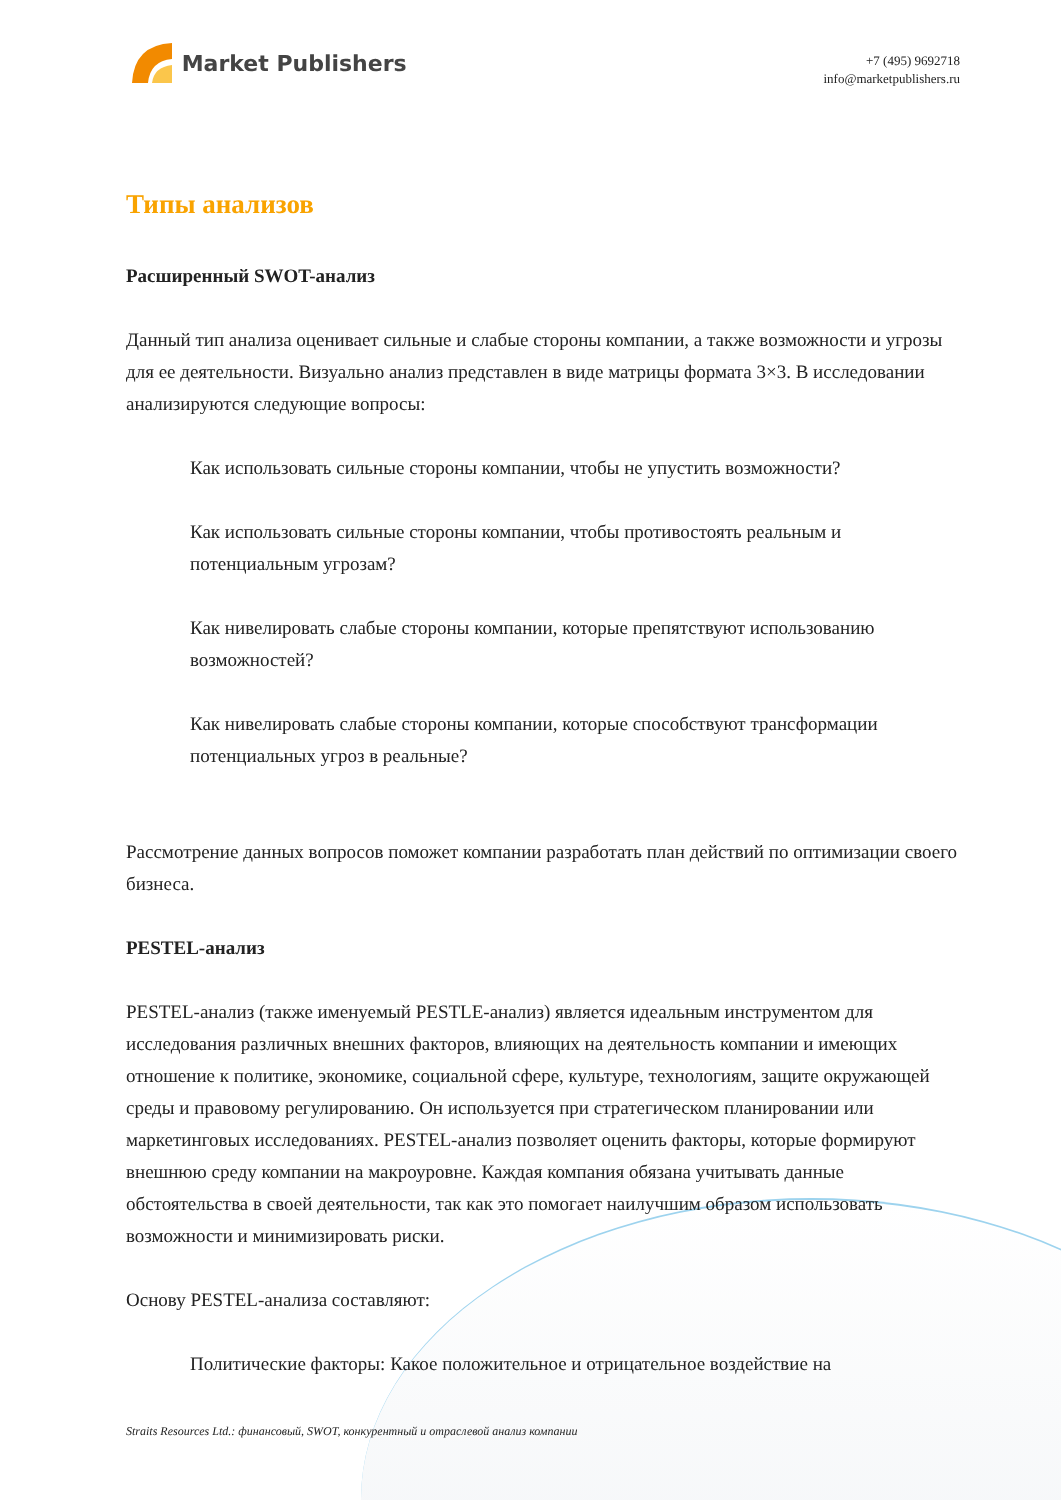Market Publishers
+7 (495) 9692718
info@marketpublishers.ru
Типы анализов
Расширенный SWOT-анализ
Данный тип анализа оценивает сильные и слабые стороны компании, а также возможности и угрозы для ее деятельности. Визуально анализ представлен в виде матрицы формата 3×3. В исследовании анализируются следующие вопросы:
Как использовать сильные стороны компании, чтобы не упустить возможности?
Как использовать сильные стороны компании, чтобы противостоять реальным и потенциальным угрозам?
Как нивелировать слабые стороны компании, которые препятствуют использованию возможностей?
Как нивелировать слабые стороны компании, которые способствуют трансформации потенциальных угроз в реальные?
Рассмотрение данных вопросов поможет компании разработать план действий по оптимизации своего бизнеса.
PESTEL-анализ
PESTEL-анализ (также именуемый PESTLE-анализ) является идеальным инструментом для исследования различных внешних факторов, влияющих на деятельность компании и имеющих отношение к политике, экономике, социальной сфере, культуре, технологиям, защите окружающей среды и правовому регулированию. Он используется при стратегическом планировании или маркетинговых исследованиях. PESTEL-анализ позволяет оценить факторы, которые формируют внешнюю среду компании на макроуровне. Каждая компания обязана учитывать данные обстоятельства в своей деятельности, так как это помогает наилучшим образом использовать возможности и минимизировать риски.
Основу PESTEL-анализа составляют:
Политические факторы: Какое положительное и отрицательное воздействие на
Straits Resources Ltd.: финансовый, SWOT, конкурентный и отраслевой анализ компании